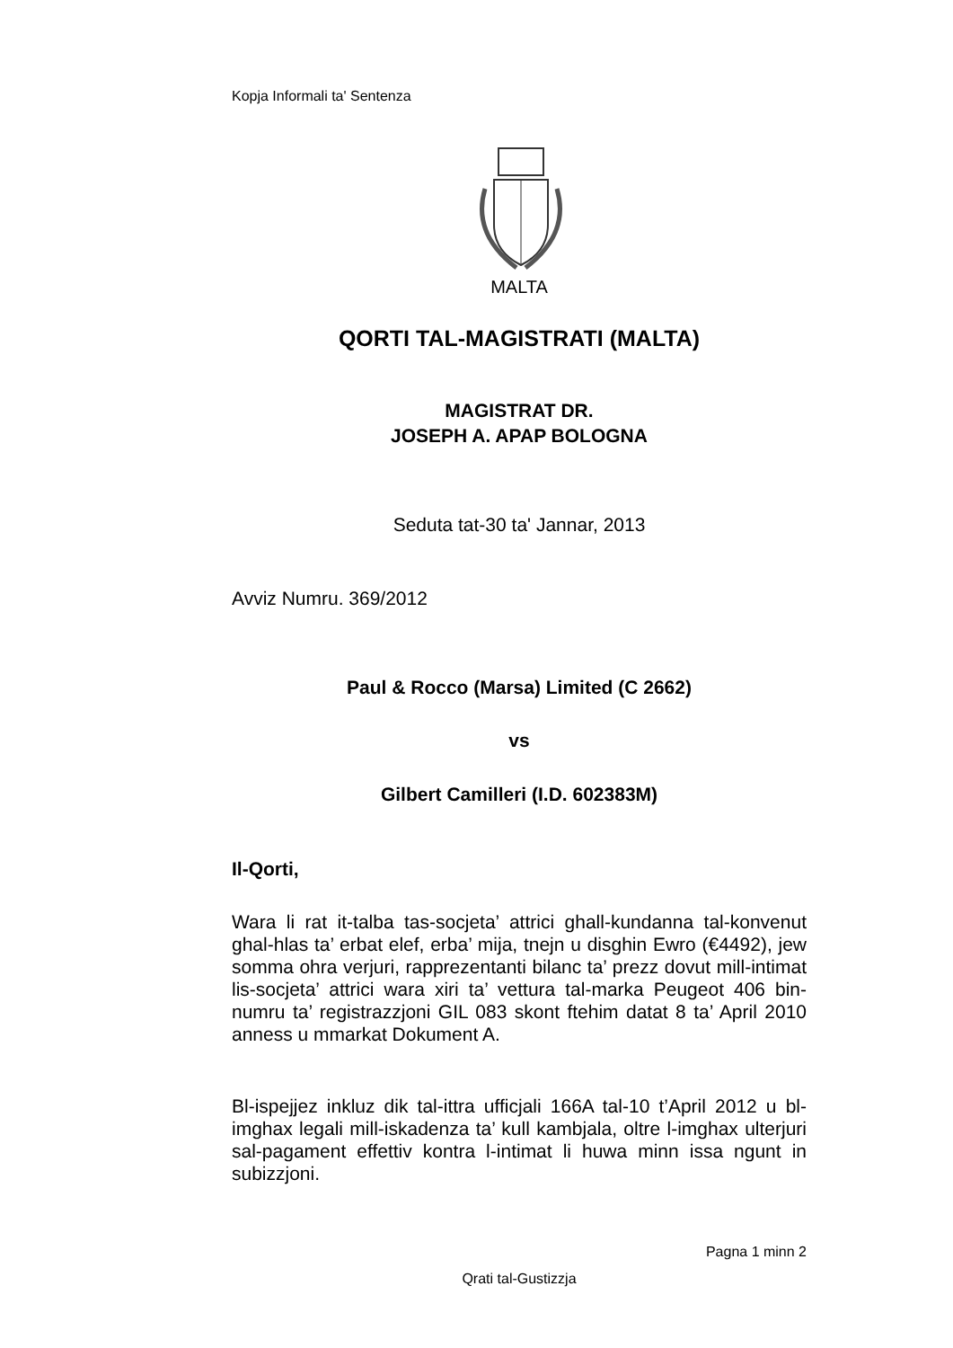Kopja Informali ta' Sentenza
MALTA
QORTI TAL-MAGISTRATI (MALTA)
MAGISTRAT DR.
JOSEPH A. APAP BOLOGNA
Seduta tat-30 ta' Jannar, 2013
Avviz Numru. 369/2012
Paul & Rocco (Marsa) Limited (C 2662)
vs
Gilbert Camilleri (I.D. 602383M)
Il-Qorti,
Wara li rat it-talba tas-socjeta’ attrici ghall-kundanna tal-konvenut ghal-hlas ta’ erbat elef, erba’ mija, tnejn u disghin Ewro (€4492), jew somma ohra verjuri, rapprezentanti bilanc ta’ prezz dovut mill-intimat lis-socjeta’ attrici wara xiri ta’ vettura tal-marka Peugeot 406 bin-numru ta’ registrazzjoni GIL 083 skont ftehim datat 8 ta’ April 2010 anness u mmarkat Dokument A.
Bl-ispejjez inkluz dik tal-ittra ufficjali 166A tal-10 t’April 2012 u bl-imghax legali mill-iskadenza ta’ kull kambjala, oltre l-imghax ulterjuri sal-pagament effettiv kontra l-intimat li huwa minn issa ngunt in subizzjoni.
Pagna 1 minn 2
Qrati tal-Gustizzja